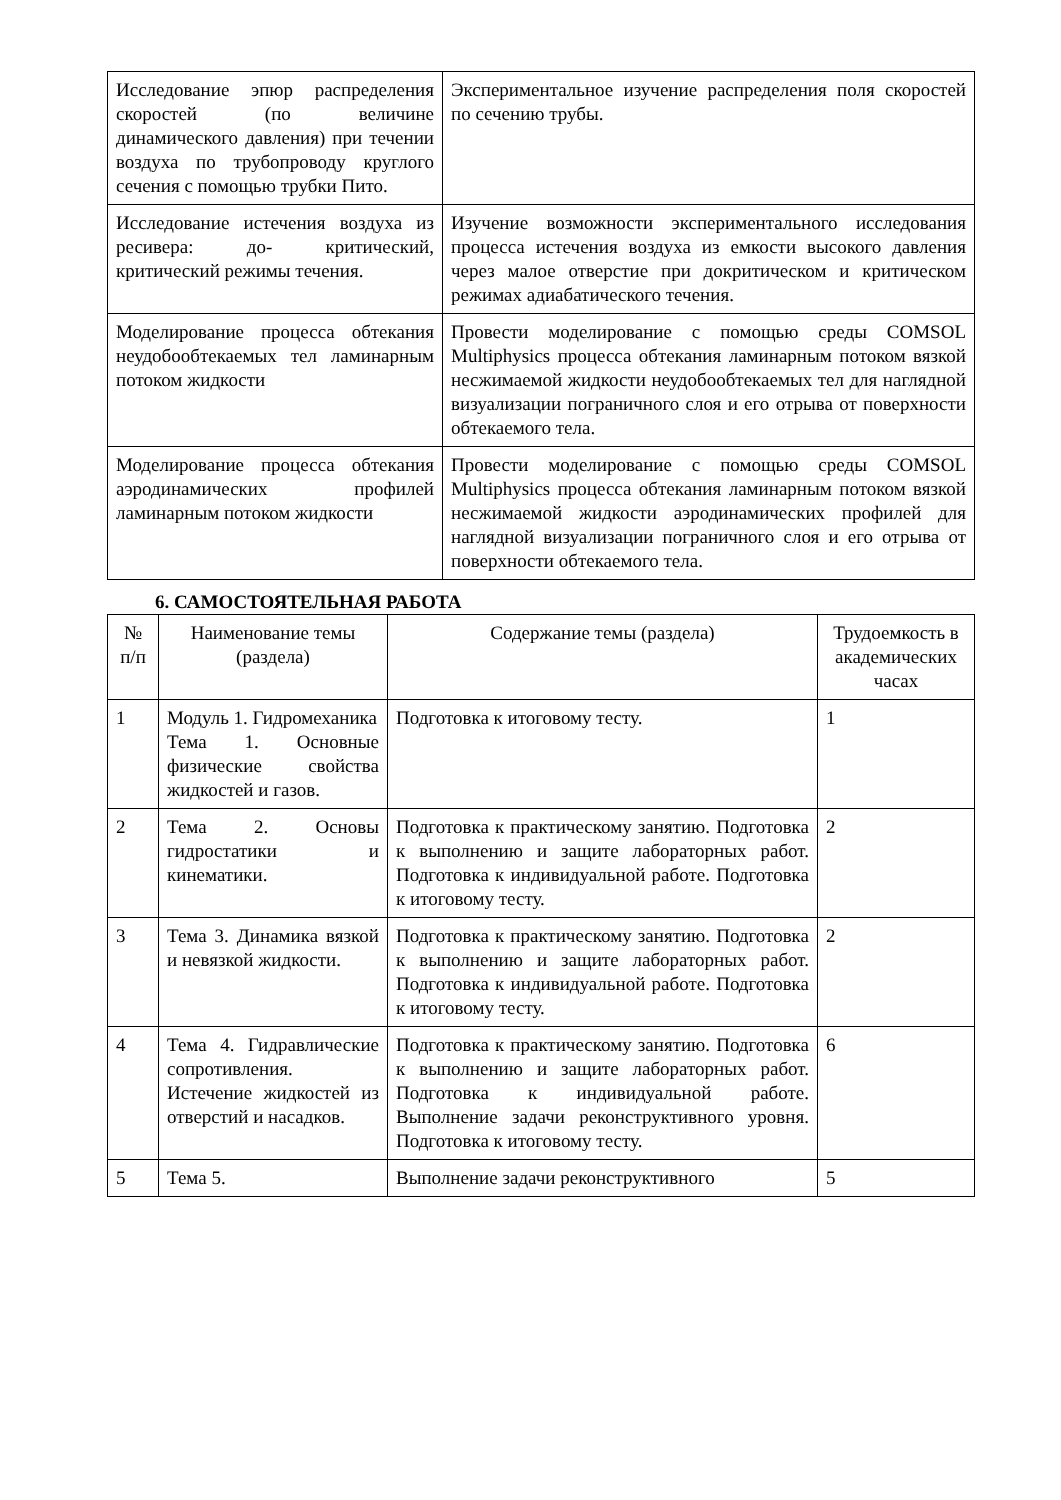| Исследование эпюр распределения скоростей (по величине динамического давления) при течении воздуха по трубопроводу круглого сечения с помощью трубки Пито. | Экспериментальное изучение распределения поля скоростей по сечению трубы. |
| Исследование истечения воздуха из ресивера: до- критический, критический режимы течения. | Изучение возможности экспериментального исследования процесса истечения воздуха из емкости высокого давления через малое отверстие при докритическом и критическом режимах адиабатического течения. |
| Моделирование процесса обтекания неудобообтекаемых тел ламинарным потоком жидкости | Провести моделирование с помощью среды COMSOL Multiphysics процесса обтекания ламинарным потоком вязкой несжимаемой жидкости неудобообтекаемых тел для наглядной визуализации пограничного слоя и его отрыва от поверхности обтекаемого тела. |
| Моделирование процесса обтекания аэродинамических профилей ламинарным потоком жидкости | Провести моделирование с помощью среды COMSOL Multiphysics процесса обтекания ламинарным потоком вязкой несжимаемой жидкости аэродинамических профилей для наглядной визуализации пограничного слоя и его отрыва от поверхности обтекаемого тела. |
6. САМОСТОЯТЕЛЬНАЯ РАБОТА
| № п/п | Наименование темы (раздела) | Содержание темы (раздела) | Трудоемкость в академических часах |
| --- | --- | --- | --- |
| 1 | Модуль 1. Гидромеханика Тема 1. Основные физические свойства жидкостей и газов. | Подготовка к итоговому тесту. | 1 |
| 2 | Тема 2. Основы гидростатики и кинематики. | Подготовка к практическому занятию. Подготовка к выполнению и защите лабораторных работ. Подготовка к индивидуальной работе. Подготовка к итоговому тесту. | 2 |
| 3 | Тема 3. Динамика вязкой и невязкой жидкости. | Подготовка к практическому занятию. Подготовка к выполнению и защите лабораторных работ. Подготовка к индивидуальной работе. Подготовка к итоговому тесту. | 2 |
| 4 | Тема 4. Гидравлические сопротивления. Истечение жидкостей из отверстий и насадков. | Подготовка к практическому занятию. Подготовка к выполнению и защите лабораторных работ. Подготовка к индивидуальной работе. Выполнение задачи реконструктивного уровня. Подготовка к итоговому тесту. | 6 |
| 5 | Тема 5. | Выполнение задачи реконструктивного | 5 |